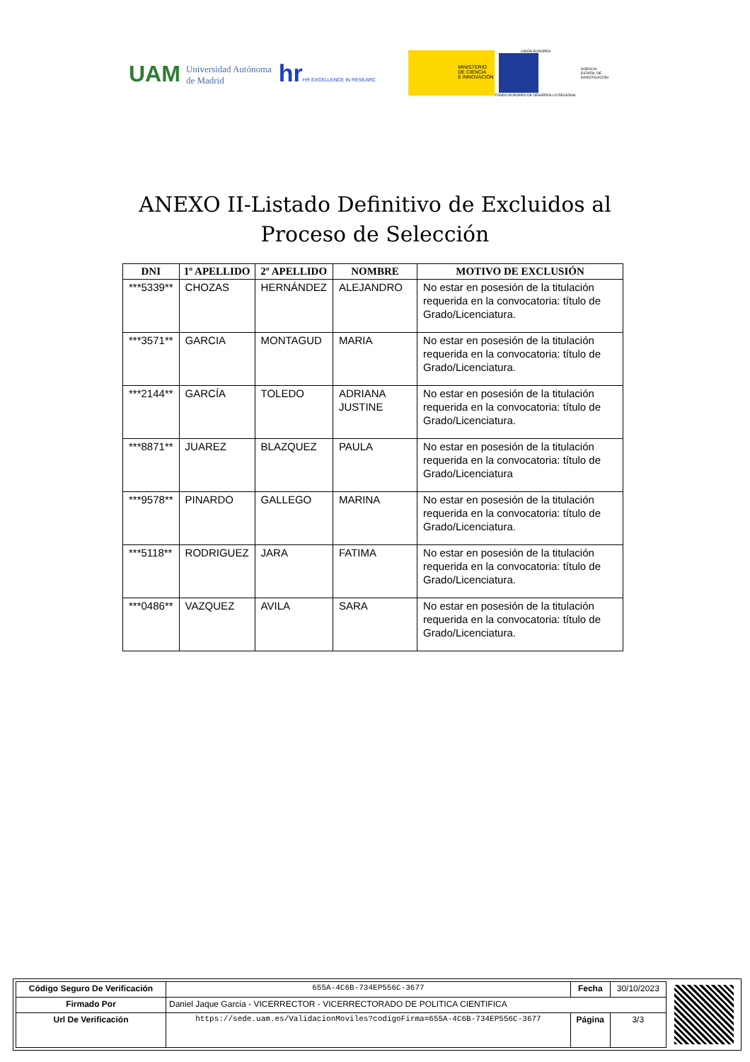UAM Universidad Autónoma
de Madrid hrHR EXCELLENCE IN RESEARC
MINISTERIO
DE CIENCIA
E INNOVACIÓN
UNIÓN EUROPEA
FONDO EUROPEO DE DESARROLLO REGIONAL
AGENCIA
ESTATAL DE
INVESTIGACIÓN
ANEXO II-Listado Definitivo de Excluidos al
Proceso de Selección
| DNI | 1º APELLIDO | 2º APELLIDO | NOMBRE | MOTIVO DE EXCLUSIÓN |
| --- | --- | --- | --- | --- |
| ***5339** | CHOZAS | HERNÁNDEZ | ALEJANDRO | No estar en posesión de la titulación requerida en la convocatoria: título de Grado/Licenciatura. |
| ***3571** | GARCIA | MONTAGUD | MARIA | No estar en posesión de la titulación requerida en la convocatoria: título de Grado/Licenciatura. |
| ***2144** | GARCÍA | TOLEDO | ADRIANA JUSTINE | No estar en posesión de la titulación requerida en la convocatoria: título de Grado/Licenciatura. |
| ***8871** | JUAREZ | BLAZQUEZ | PAULA | No estar en posesión de la titulación requerida en la convocatoria: título de Grado/Licenciatura |
| ***9578** | PINARDO | GALLEGO | MARINA | No estar en posesión de la titulación requerida en la convocatoria: título de Grado/Licenciatura. |
| ***5118** | RODRIGUEZ | JARA | FATIMA | No estar en posesión de la titulación requerida en la convocatoria: título de Grado/Licenciatura. |
| ***0486** | VAZQUEZ | AVILA | SARA | No estar en posesión de la titulación requerida en la convocatoria: título de Grado/Licenciatura. |
| Código Seguro De Verificación | 655A-4C6B-734EP556C-3677 | Fecha | 30/10/2023 |
| Firmado Por | Daniel Jaque Garcia - VICERRECTOR - VICERRECTORADO DE POLITICA CIENTIFICA | | |
| Url De Verificación | https://sede.uam.es/ValidacionMoviles?codigoFirma=655A-4C6B-734EP556C-3677 | Página | 3/3 |